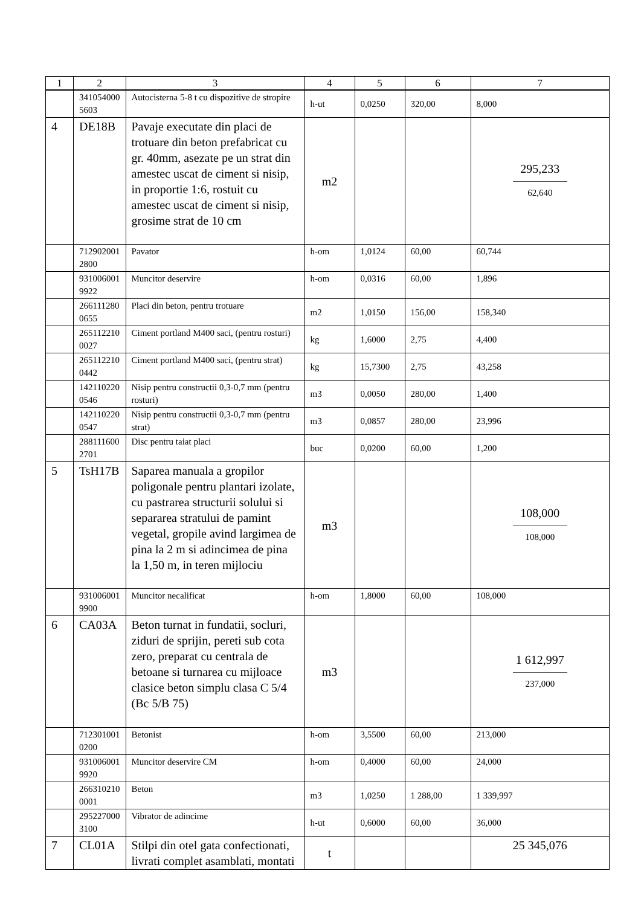| 1 | 2 | 3 | 4 | 5 | 6 | 7 |
| --- | --- | --- | --- | --- | --- | --- |
| | 341054000 5603 | Autocisterna 5-8 t cu dispozitive de stropire | h-ut | 0,0250 | 320,00 | 8,000 |
| 4 | DE18B | Pavaje executate din placi de trotuare din beton prefabricat cu gr. 40mm, asezate pe un strat din amestec uscat de ciment si nisip, in proportie 1:6, rostuit cu amestec uscat de ciment si nisip, grosime strat de 10 cm | m2 | | | 295,233 62,640 |
| | 712902001 2800 | Pavator | h-om | 1,0124 | 60,00 | 60,744 |
| | 931006001 9922 | Muncitor deservire | h-om | 0,0316 | 60,00 | 1,896 |
| | 266111280 0655 | Placi din beton, pentru trotuare | m2 | 1,0150 | 156,00 | 158,340 |
| | 265112210 0027 | Ciment portland M400 saci, (pentru rosturi) | kg | 1,6000 | 2,75 | 4,400 |
| | 265112210 0442 | Ciment portland M400 saci, (pentru strat) | kg | 15,7300 | 2,75 | 43,258 |
| | 142110220 0546 | Nisip pentru constructii 0,3-0,7 mm (pentru rosturi) | m3 | 0,0050 | 280,00 | 1,400 |
| | 142110220 0547 | Nisip pentru constructii 0,3-0,7 mm (pentru strat) | m3 | 0,0857 | 280,00 | 23,996 |
| | 288111600 2701 | Disc pentru taiat placi | buc | 0,0200 | 60,00 | 1,200 |
| 5 | TsH17B | Saparea manuala a gropilor poligonale pentru plantari izolate, cu pastrarea structurii solului si separarea stratului de pamint vegetal, gropile avind largimea de pina la 2 m si adincimea de pina la 1,50 m, in teren mijlociu | m3 | | | 108,000 108,000 |
| | 931006001 9900 | Muncitor necalificat | h-om | 1,8000 | 60,00 | 108,000 |
| 6 | CA03A | Beton turnat in fundatii, socluri, ziduri de sprijin, pereti sub cota zero, preparat cu centrala de betoane si turnarea cu mijloace clasice beton simplu clasa C 5/4 (Bc 5/B 75) | m3 | | | 1 612,997 237,000 |
| | 712301001 0200 | Betonist | h-om | 3,5500 | 60,00 | 213,000 |
| | 931006001 9920 | Muncitor deservire CM | h-om | 0,4000 | 60,00 | 24,000 |
| | 266310210 0001 | Beton | m3 | 1,0250 | 1 288,00 | 1 339,997 |
| | 295227000 3100 | Vibrator de adincime | h-ut | 0,6000 | 60,00 | 36,000 |
| 7 | CL01A | Stilpi din otel gata confectionati, livrati complet asamblati, montati | t | | | 25 345,076 |